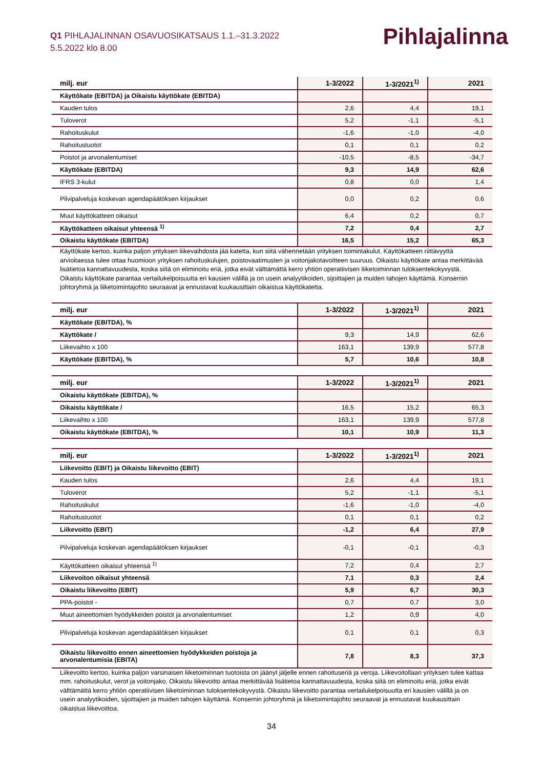Q1 PIHLAJALINNAN OSAVUOSIKATSAUS 1.1.–31.3.2022
5.5.2022 klo 8.00
Pihlajalinna
| milj. eur | 1-3/2022 | 1-3/2021<sup>1)</sup> | 2021 |
| --- | --- | --- | --- |
| Käyttökate (EBITDA) ja Oikaistu käyttökate (EBITDA) | | | |
| Kauden tulos | 2,6 | 4,4 | 19,1 |
| Tuloverot | 5,2 | -1,1 | -5,1 |
| Rahoituskulut | -1,6 | -1,0 | -4,0 |
| Rahoitustuotot | 0,1 | 0,1 | 0,2 |
| Poistot ja arvonalentumiset | -10,5 | -8,5 | -34,7 |
| Käyttökate (EBITDA) | 9,3 | 14,9 | 62,6 |
| IFRS 3-kulut | 0,8 | 0,0 | 1,4 |
| Pilvipalveluja koskevan agendapäätöksen kirjaukset | 0,0 | 0,2 | 0,6 |
| Muut käyttökatteen oikaisut | 6,4 | 0,2 | 0,7 |
| Käyttökatteen oikaisut yhteensä <sup>1)</sup> | 7,2 | 0,4 | 2,7 |
| Oikaistu käyttökate (EBITDA) | 16,5 | 15,2 | 65,3 |
Käyttökate kertoo, kuinka paljon yrityksen liikevaihdosta jää katetta, kun siitä vähennetään yrityksen toimintakulut. Käyttökatteen riittävyyttä arvioitaessa tulee ottaa huomioon yrityksen rahoituskulujen, poistovaatimusten ja voitonjakotavoitteen suuruus. Oikaistu käyttökate antaa merkittävää lisätietoa kannattavuudesta, koska siitä on eliminoitu eriä, jotka eivät välttämättä kerro yhtiön operatiivisen liiketoiminnan tuloksentekokyvystä. Oikaistu käyttökate parantaa vertailukelpoisuutta eri kausien välillä ja on usein analyytikoiden, sijoittajien ja muiden tahojen käyttämä. Konsernin johtoryhmä ja liiketoimintajohto seuraavat ja ennustavat kuukausittain oikaistua käyttökatetta.
| milj. eur | 1-3/2022 | 1-3/2021<sup>1)</sup> | 2021 |
| --- | --- | --- | --- |
| Käyttökate (EBITDA), % | | | |
| Käyttökate / | 9,3 | 14,9 | 62,6 |
| Liikevaihto x 100 | 163,1 | 139,9 | 577,8 |
| Käyttökate (EBITDA), % | 5,7 | 10,6 | 10,8 |
| milj. eur | 1-3/2022 | 1-3/2021<sup>1)</sup> | 2021 |
| --- | --- | --- | --- |
| Oikaistu käyttökate (EBITDA), % | | | |
| Oikaistu käyttökate / | 16,5 | 15,2 | 65,3 |
| Liikevaihto x 100 | 163,1 | 139,9 | 577,8 |
| Oikaistu käyttökate (EBITDA), % | 10,1 | 10,9 | 11,3 |
| milj. eur | 1-3/2022 | 1-3/2021<sup>1)</sup> | 2021 |
| --- | --- | --- | --- |
| Liikevoitto (EBIT) ja Oikaistu liikevoitto (EBIT) | | | |
| Kauden tulos | 2,6 | 4,4 | 19,1 |
| Tuloverot | 5,2 | -1,1 | -5,1 |
| Rahoituskulut | -1,6 | -1,0 | -4,0 |
| Rahoitustuotot | 0,1 | 0,1 | 0,2 |
| Liikevoitto (EBIT) | -1,2 | 6,4 | 27,9 |
| Pilvipalveluja koskevan agendapäätöksen kirjaukset | -0,1 | -0,1 | -0,3 |
| Käyttökatteen oikaisut yhteensä <sup>1)</sup> | 7,2 | 0,4 | 2,7 |
| Liikevoiton oikaisut yhteensä | 7,1 | 0,3 | 2,4 |
| Oikaistu liikevoitto (EBIT) | 5,9 | 6,7 | 30,3 |
| PPA-poistot - | 0,7 | 0,7 | 3,0 |
| Muut aineettomien hyödykkeiden poistot ja arvonalentumiset | 1,2 | 0,9 | 4,0 |
| Pilvipalveluja koskevan agendapäätöksen kirjaukset | 0,1 | 0,1 | 0,3 |
| Oikaistu liikevoitto ennen aineettomien hyödykkeiden poistoja ja arvonalentumisia (EBITA) | 7,8 | 8,3 | 37,3 |
Liikevoitto kertoo, kuinka paljon varsinaisen liiketoiminnan tuotoista on jäänyt jäljelle ennen rahoituseriä ja veroja. Liikevoitollaan yrityksen tulee kattaa mm. rahoituskulut, verot ja voitonjako, Oikaistu liikevoitto antaa merkittävää lisätietoa kannattavuudesta, koska siitä on eliminoitu eriä, jotka eivät välttämättä kerro yhtiön operatiivisen liiketoiminnan tuloksentekokyvystä. Oikaistu liikevoitto parantaa vertailukelpoisuutta eri kausien välillä ja on usein analyytikoiden, sijoittajien ja muiden tahojen käyttämä. Konsernin johtoryhmä ja liiketoimintajohto seuraavat ja ennustavat kuukausittain oikaistua liikevoittoa.
34